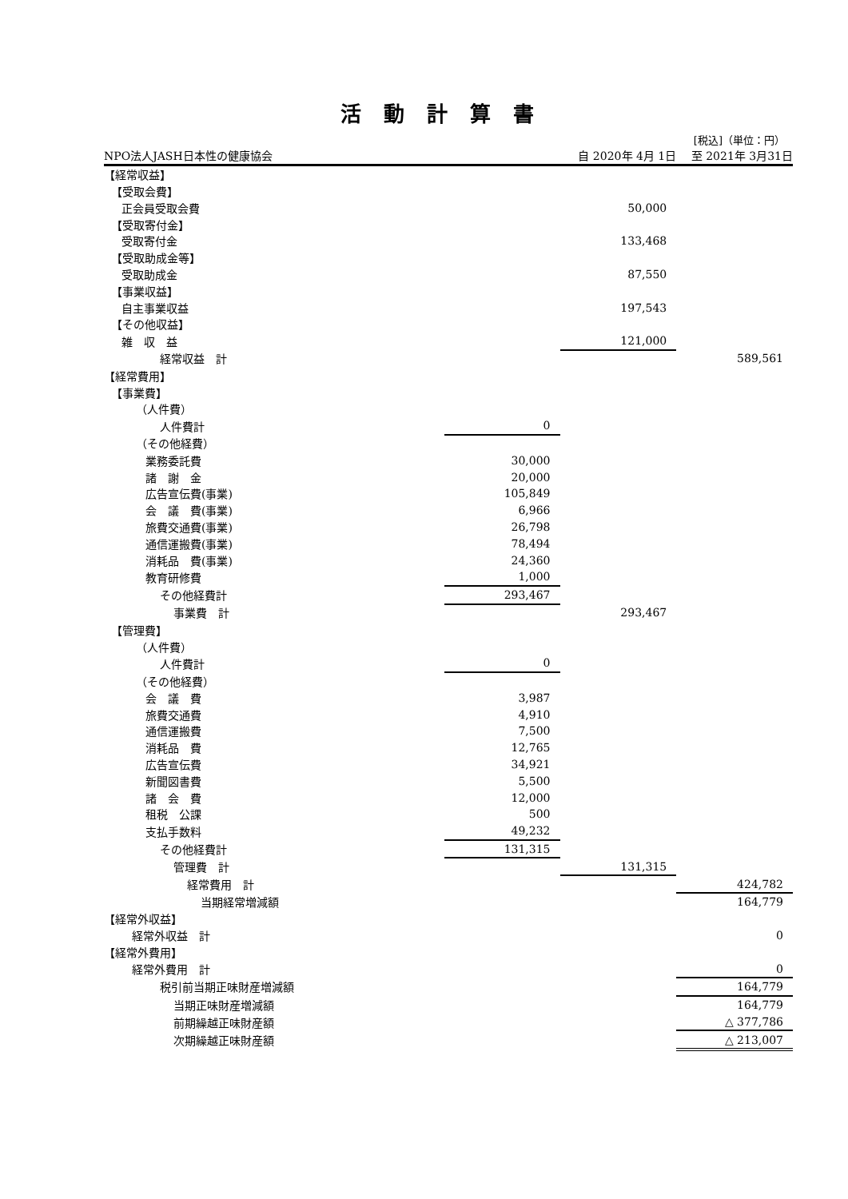活動計算書
[税込]（単位：円）
| NPO法人JASH日本性の健康協会 | | 自 2020年 4月 1日 | 至 2021年 3月31日 |
| 【経常収益】 | | | |
| 【受取会費】 | | | |
| 正会員受取会費 | | 50,000 | |
| 【受取寄付金】 | | | |
| 受取寄付金 | | 133,468 | |
| 【受取助成金等】 | | | |
| 受取助成金 | | 87,550 | |
| 【事業収益】 | | | |
| 自主事業収益 | | 197,543 | |
| 【その他収益】 | | | |
| 雑 収 益 | | 121,000 | |
| 経常収益 計 | | | 589,561 |
| 【経常費用】 | | | |
| 【事業費】 | | | |
| （人件費） | | | |
| 人件費計 | 0 | | |
| （その他経費） | | | |
| 業務委託費 | 30,000 | | |
| 諸 謝 金 | 20,000 | | |
| 広告宣伝費(事業) | 105,849 | | |
| 会 議 費(事業) | 6,966 | | |
| 旅費交通費(事業) | 26,798 | | |
| 通信運搬費(事業) | 78,494 | | |
| 消耗品 費(事業) | 24,360 | | |
| 教育研修費 | 1,000 | | |
| その他経費計 | 293,467 | | |
| 事業費 計 | | 293,467 | |
| 【管理費】 | | | |
| （人件費） | | | |
| 人件費計 | 0 | | |
| （その他経費） | | | |
| 会 議 費 | 3,987 | | |
| 旅費交通費 | 4,910 | | |
| 通信運搬費 | 7,500 | | |
| 消耗品 費 | 12,765 | | |
| 広告宣伝費 | 34,921 | | |
| 新聞図書費 | 5,500 | | |
| 諸 会 費 | 12,000 | | |
| 租税 公課 | 500 | | |
| 支払手数料 | 49,232 | | |
| その他経費計 | 131,315 | | |
| 管理費 計 | | 131,315 | |
| 経常費用 計 | | | 424,782 |
| 当期経常増減額 | | | 164,779 |
| 【経常外収益】 | | | |
| 経常外収益 計 | | | 0 |
| 【経常外費用】 | | | |
| 経常外費用 計 | | | 0 |
| 税引前当期正味財産増減額 | | | 164,779 |
| 当期正味財産増減額 | | | 164,779 |
| 前期繰越正味財産額 | | | △ 377,786 |
| 次期繰越正味財産額 | | | △ 213,007 |